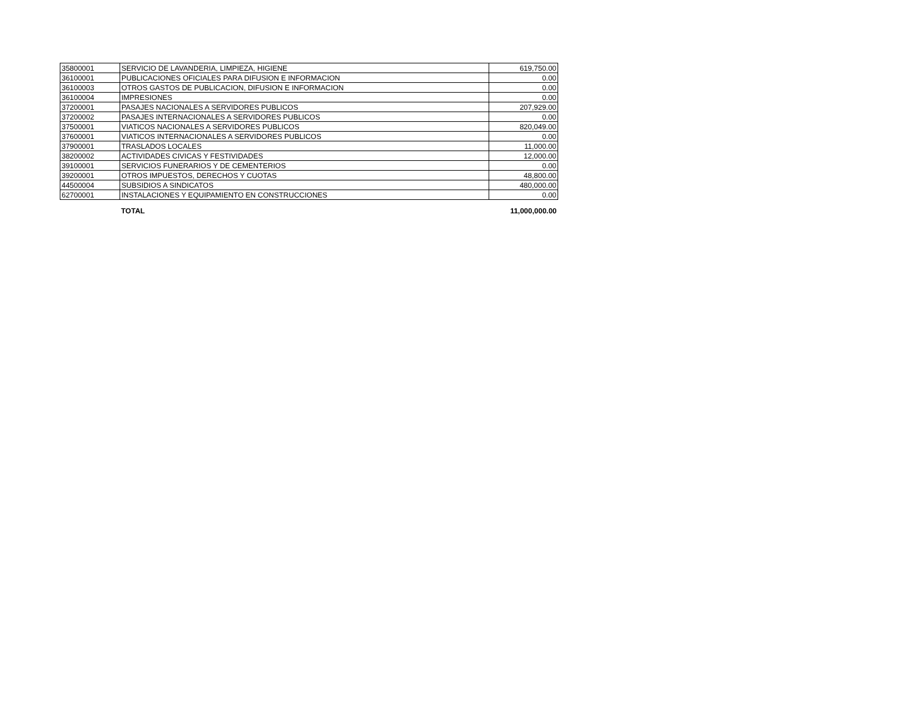| 35800001 | SERVICIO DE LAVANDERIA, LIMPIEZA, HIGIENE | 619,750.00 |
| 36100001 | PUBLICACIONES OFICIALES PARA DIFUSION E INFORMACION | 0.00 |
| 36100003 | OTROS GASTOS DE PUBLICACION, DIFUSION E INFORMACION | 0.00 |
| 36100004 | IMPRESIONES | 0.00 |
| 37200001 | PASAJES NACIONALES A SERVIDORES PUBLICOS | 207,929.00 |
| 37200002 | PASAJES INTERNACIONALES A SERVIDORES PUBLICOS | 0.00 |
| 37500001 | VIATICOS NACIONALES A SERVIDORES PUBLICOS | 820,049.00 |
| 37600001 | VIATICOS INTERNACIONALES A SERVIDORES PUBLICOS | 0.00 |
| 37900001 | TRASLADOS LOCALES | 11,000.00 |
| 38200002 | ACTIVIDADES CIVICAS Y FESTIVIDADES | 12,000.00 |
| 39100001 | SERVICIOS FUNERARIOS Y DE CEMENTERIOS | 0.00 |
| 39200001 | OTROS IMPUESTOS, DERECHOS Y CUOTAS | 48,800.00 |
| 44500004 | SUBSIDIOS A SINDICATOS | 480,000.00 |
| 62700001 | INSTALACIONES Y EQUIPAMIENTO EN CONSTRUCCIONES | 0.00 |
| | TOTAL | 11,000,000.00 |